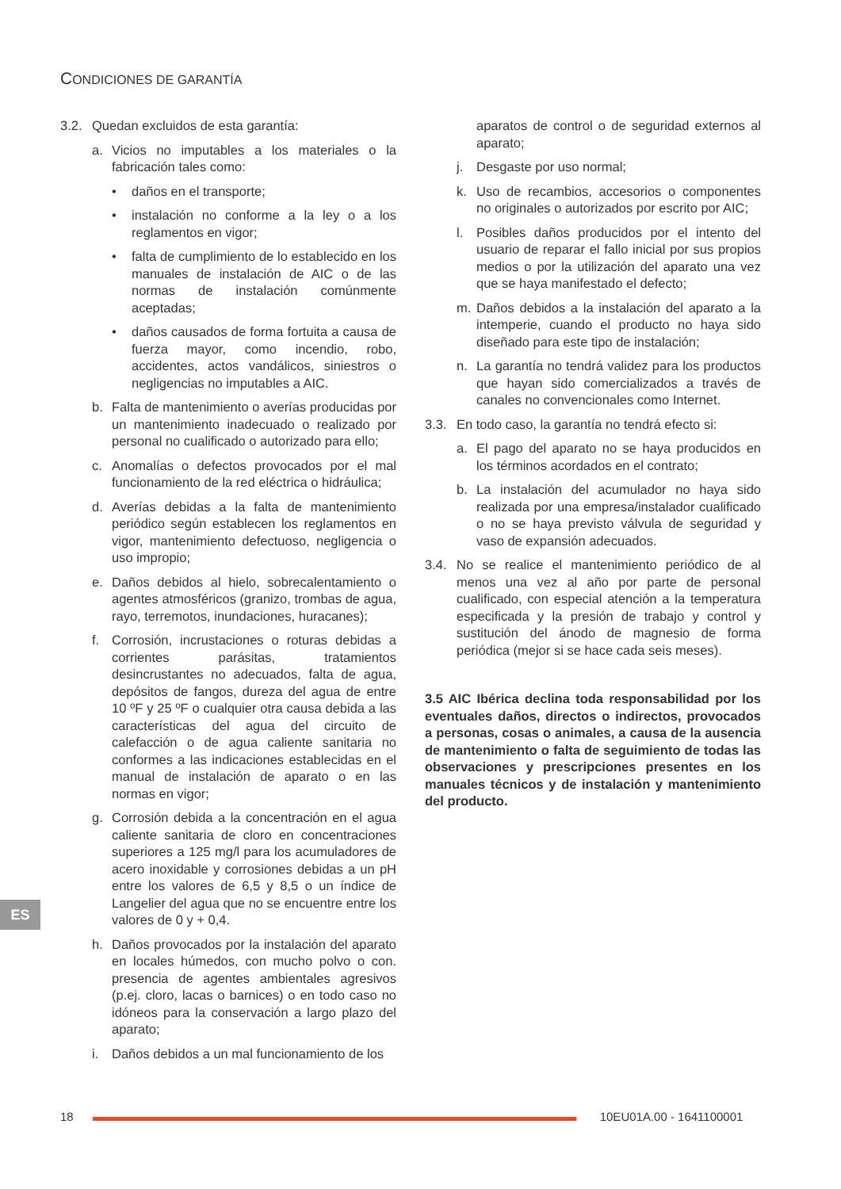CONDICIONES DE GARANTÍA
3.2. Quedan excluidos de esta garantía:
a. Vicios no imputables a los materiales o la fabricación tales como:
• daños en el transporte;
• instalación no conforme a la ley o a los reglamentos en vigor;
• falta de cumplimiento de lo establecido en los manuales de instalación de AIC o de las normas de instalación comúnmente aceptadas;
• daños causados de forma fortuita a causa de fuerza mayor, como incendio, robo, accidentes, actos vandálicos, siniestros o negligencias no imputables a AIC.
b. Falta de mantenimiento o averías producidas por un mantenimiento inadecuado o realizado por personal no cualificado o autorizado para ello;
c. Anomalías o defectos provocados por el mal funcionamiento de la red eléctrica o hidráulica;
d. Averías debidas a la falta de mantenimiento periódico según establecen los reglamentos en vigor, mantenimiento defectuoso, negligencia o uso impropio;
e. Daños debidos al hielo, sobrecalentamiento o agentes atmosféricos (granizo, trombas de agua, rayo, terremotos, inundaciones, huracanes);
f. Corrosión, incrustaciones o roturas debidas a corrientes parásitas, tratamientos desincrustantes no adecuados, falta de agua, depósitos de fangos, dureza del agua de entre 10 ºF y 25 ºF o cualquier otra causa debida a las características del agua del circuito de calefacción o de agua caliente sanitaria no conformes a las indicaciones establecidas en el manual de instalación de aparato o en las normas en vigor;
g. Corrosión debida a la concentración en el agua caliente sanitaria de cloro en concentraciones superiores a 125 mg/l para los acumuladores de acero inoxidable y corrosiones debidas a un pH entre los valores de 6,5 y 8,5 o un índice de Langelier del agua que no se encuentre entre los valores de 0 y + 0,4.
h. Daños provocados por la instalación del aparato en locales húmedos, con mucho polvo o con. presencia de agentes ambientales agresivos (p.ej. cloro, lacas o barnices) o en todo caso no idóneos para la conservación a largo plazo del aparato;
i. Daños debidos a un mal funcionamiento de los
aparatos de control o de seguridad externos al aparato;
j. Desgaste por uso normal;
k. Uso de recambios, accesorios o componentes no originales o autorizados por escrito por AIC;
l. Posibles daños producidos por el intento del usuario de reparar el fallo inicial por sus propios medios o por la utilización del aparato una vez que se haya manifestado el defecto;
m. Daños debidos a la instalación del aparato a la intemperie, cuando el producto no haya sido diseñado para este tipo de instalación;
n. La garantía no tendrá validez para los productos que hayan sido comercializados a través de canales no convencionales como Internet.
3.3. En todo caso, la garantía no tendrá efecto si:
a. El pago del aparato no se haya producidos en los términos acordados en el contrato;
b. La instalación del acumulador no haya sido realizada por una empresa/instalador cualificado o no se haya previsto válvula de seguridad y vaso de expansión adecuados.
3.4. No se realice el mantenimiento periódico de al menos una vez al año por parte de personal cualificado, con especial atención a la temperatura especificada y la presión de trabajo y control y sustitución del ánodo de magnesio de forma periódica (mejor si se hace cada seis meses).
3.5 AIC Ibérica declina toda responsabilidad por los eventuales daños, directos o indirectos, provocados a personas, cosas o animales, a causa de la ausencia de mantenimiento o falta de seguimiento de todas las observaciones y prescripciones presentes en los manuales técnicos y de instalación y mantenimiento del producto.
ES
18 10EU01A.00 - 1641100001